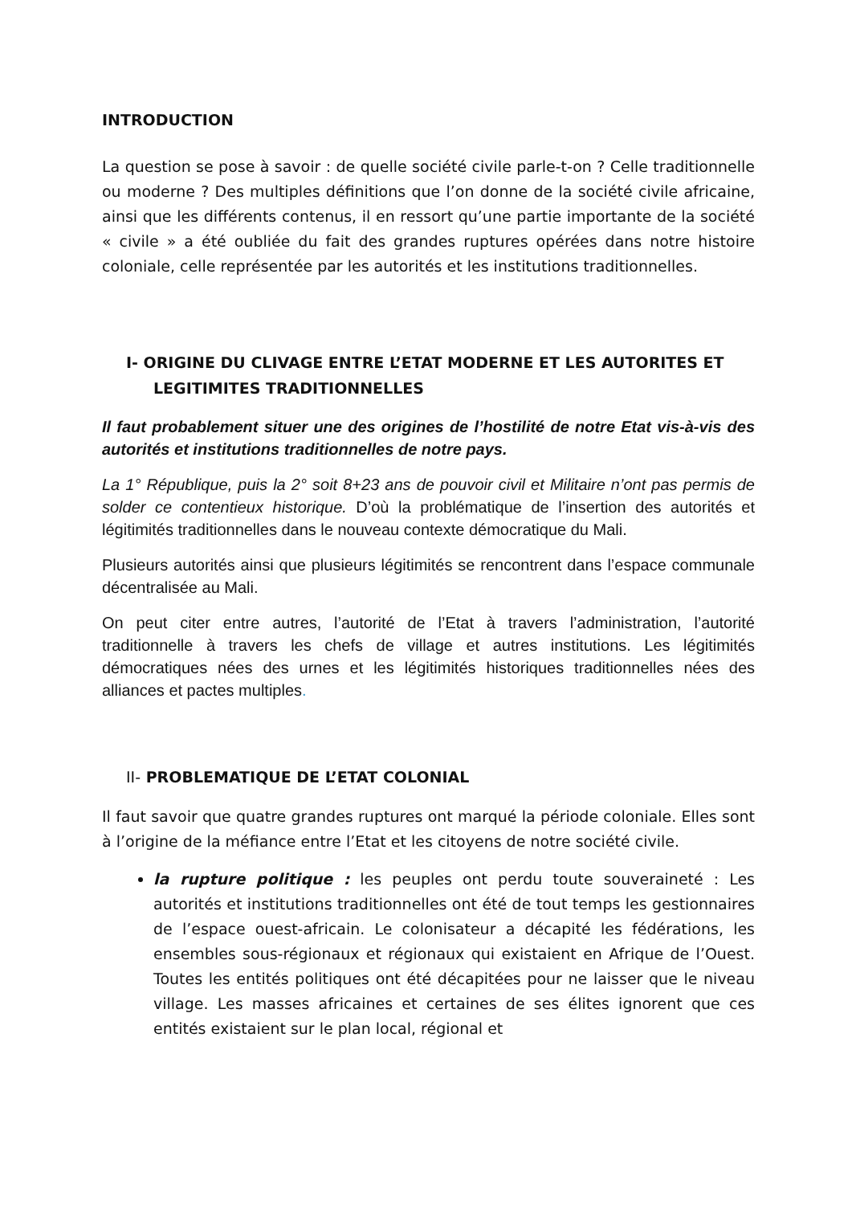INTRODUCTION
La question se pose à savoir : de quelle société civile parle-t-on ? Celle traditionnelle ou moderne ? Des multiples définitions que l’on donne de la société civile africaine, ainsi que les différents contenus, il en ressort qu’une partie importante de la société « civile » a été oubliée du fait des grandes ruptures opérées dans notre histoire coloniale, celle représentée par les autorités et les institutions traditionnelles.
I- ORIGINE DU CLIVAGE ENTRE L’ETAT MODERNE ET LES AUTORITES ET
LEGITIMITES TRADITIONNELLES
Il faut probablement situer une des origines de l’hostilité de notre Etat vis-à-vis des autorités et institutions traditionnelles de notre pays.
La 1° République, puis la 2° soit 8+23 ans de pouvoir civil et Militaire n’ont pas permis de solder ce contentieux historique. D’où la problématique de l’insertion des autorités et légitimités traditionnelles dans le nouveau contexte démocratique du Mali.
Plusieurs autorités ainsi que plusieurs légitimités se rencontrent dans l’espace communale décentralisée au Mali.
On peut citer entre autres, l’autorité de l’Etat à travers l’administration, l’autorité traditionnelle à travers les chefs de village et autres institutions. Les légitimités démocratiques nées des urnes et les légitimités historiques traditionnelles nées des alliances et pactes multiples.
II- PROBLEMATIQUE DE L’ETAT COLONIAL
Il faut savoir que quatre grandes ruptures ont marqué la période coloniale. Elles sont à l’origine de la méfiance entre l’Etat et les citoyens de notre société civile.
la rupture politique : les peuples ont perdu toute souveraineté : Les autorités et institutions traditionnelles ont été de tout temps les gestionnaires de l’espace ouest-africain. Le colonisateur a décapité les fédérations, les ensembles sous-régionaux et régionaux qui existaient en Afrique de l’Ouest. Toutes les entités politiques ont été décapitées pour ne laisser que le niveau village. Les masses africaines et certaines de ses élites ignorent que ces entités existaient sur le plan local, régional et